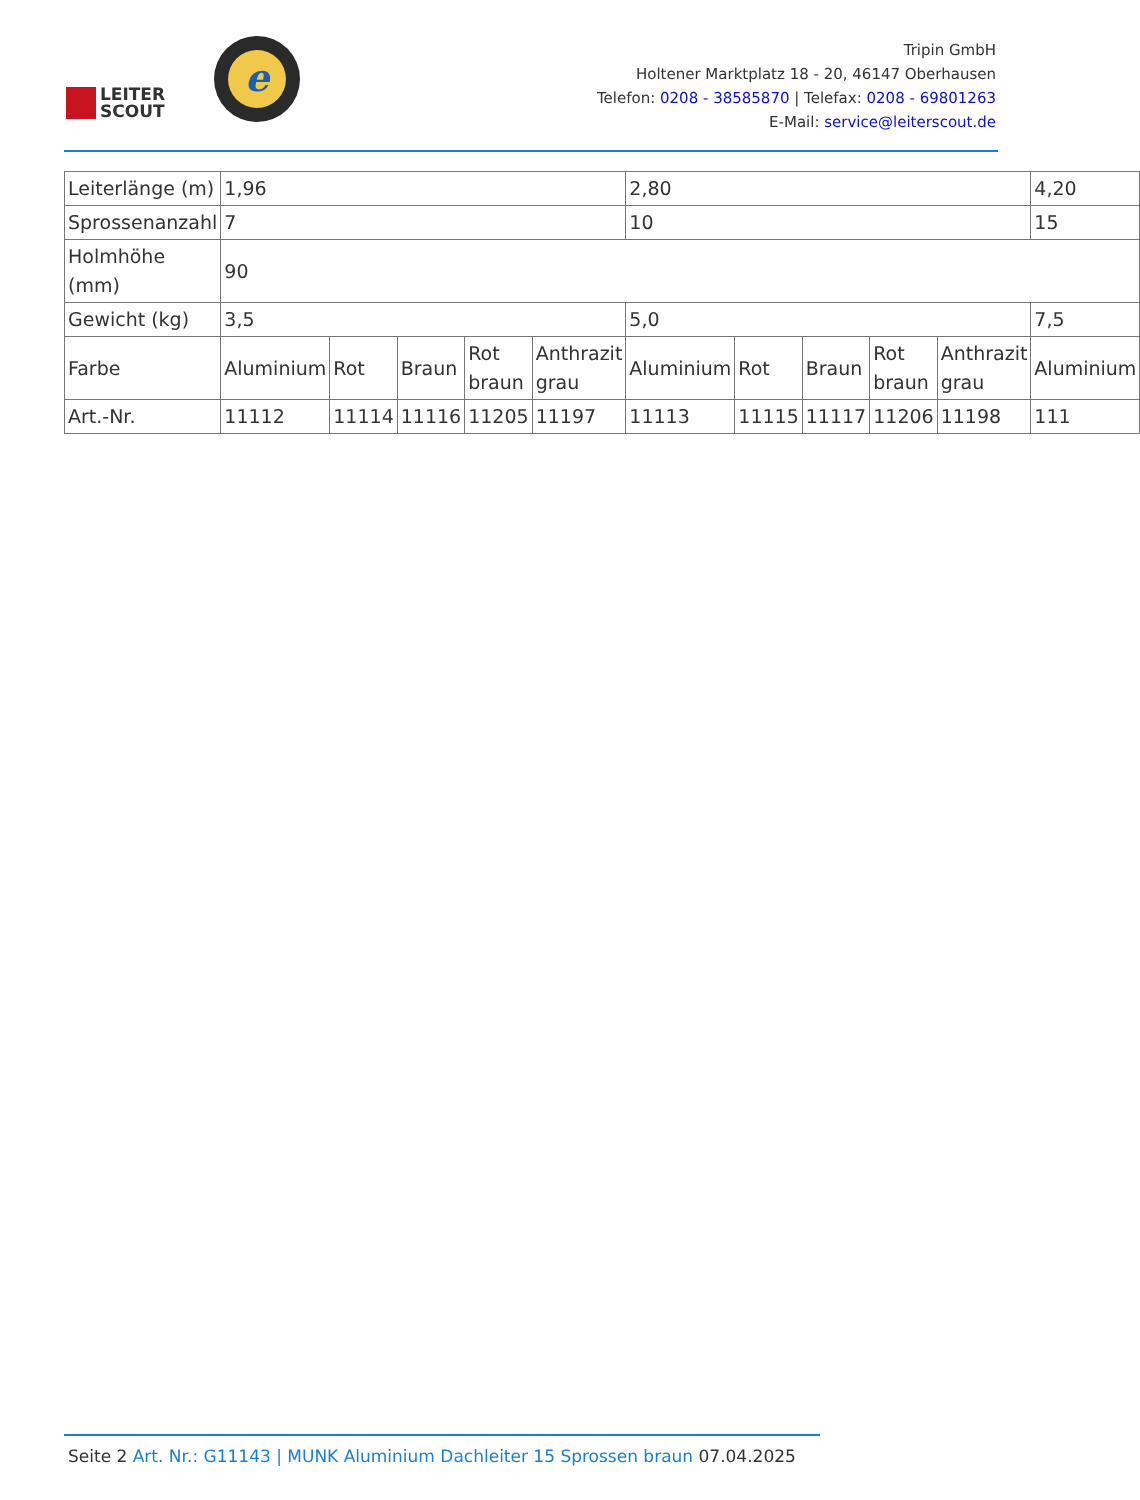LEITER
SCOUT
e
Tripin GmbH
Holtener Marktplatz 18 - 20, 46147 Oberhausen
Telefon: 0208 - 38585870 | Telefax: 0208 - 69801263
E-Mail: service@leiterscout.de
| Leiterlänge (m) | 1,96 | | | | | 2,80 | | | | | 4,20 |
| Sprossenanzahl | 7 | | | | | 10 | | | | | 15 |
| Holmhöhe (mm) | 90 | | | | | | | | | | |
| Gewicht (kg) | 3,5 | | | | | 5,0 | | | | | 7,5 |
| Farbe | Aluminium | Rot | Braun | Rot braun | Anthrazit grau | Aluminium | Rot | Braun | Rot braun | Anthrazit grau | Aluminium |
| Art.-Nr. | 11112 | 11114 | 11116 | 11205 | 11197 | 11113 | 11115 | 11117 | 11206 | 11198 | 111 |
Seite 2 Art. Nr.: G11143 | MUNK Aluminium Dachleiter 15 Sprossen braun 07.04.2025